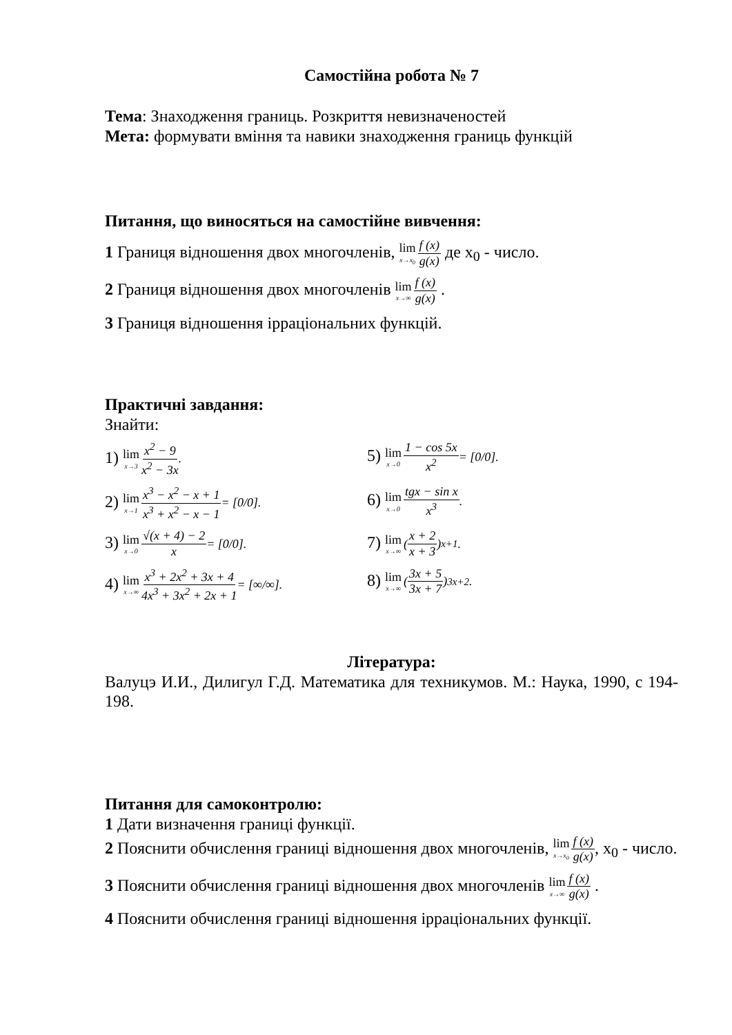Самостійна робота № 7
Тема: Знаходження границь. Розкриття невизначеностей
Мета: формувати вміння та навики знаходження границь функцій
Питання, що виносяться на самостійне вивчення:
1 Границя відношення двох многочленів, lim x→x<sub>0</sub> f (x) g(x) де x<sub>0</sub> - число.
2 Границя відношення двох многочленів lim x→∞ f (x) g(x) .
3 Границя відношення ірраціональних функцій.
Практичні завдання:
Знайти:
1) lim x→3 x<sup>2</sup> − 9 x<sup>2</sup> − 3x.
5) lim x→0 1 − cos 5x x<sup>2</sup> = [0/0].
2) lim x→1 x<sup>3</sup> − x<sup>2</sup> − x + 1 x<sup>3</sup> + x<sup>2</sup> − x − 1 = [0/0].
6) lim x→0 tgx − sin x x<sup>3</sup>.
3) lim x→0 √(x + 4) − 2 x = [0/0].
7) lim x→∞ (x + 2 x + 3)<sup>x+1</sup>.
4) lim x→∞ x<sup>3</sup> + 2x<sup>2</sup> + 3x + 4 4x<sup>3</sup> + 3x<sup>2</sup> + 2x + 1 = [∞/∞].
8) lim x→∞ (3x + 5 3x + 7)<sup>3x+2</sup>.
Література:
Валуцэ И.И., Дилигул Г.Д. Математика для техникумов. М.: Наука, 1990, с 194-198.
Питання для самоконтролю:
1 Дати визначення границі функції.
2 Пояснити обчислення границі відношення двох многочленів, lim x→x<sub>0</sub> f (x) g(x), x<sub>0</sub> - число.
3 Пояснити обчислення границі відношення двох многочленів lim x→∞ f (x) g(x) .
4 Пояснити обчислення границі відношення ірраціональних функції.